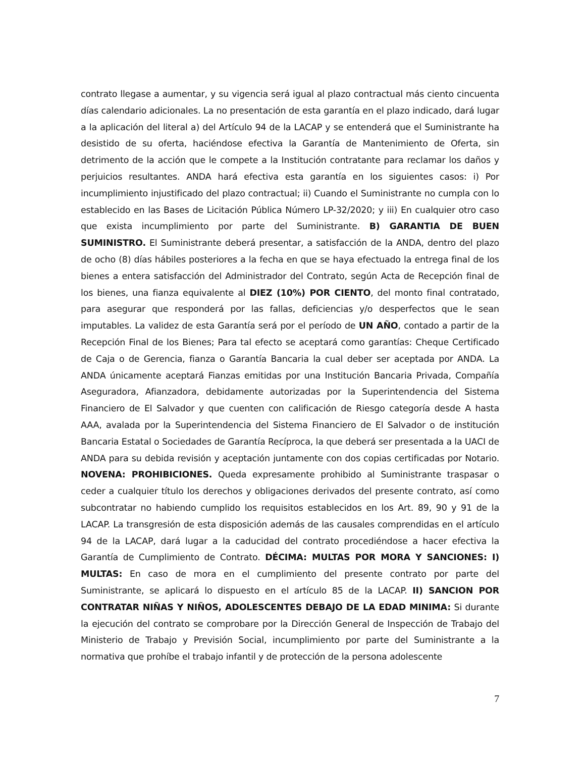contrato llegase a aumentar, y su vigencia será igual al plazo contractual más ciento cincuenta días calendario adicionales. La no presentación de esta garantía en el plazo indicado, dará lugar a la aplicación del literal a) del Artículo 94 de la LACAP y se entenderá que el Suministrante ha desistido de su oferta, haciéndose efectiva la Garantía de Mantenimiento de Oferta, sin detrimento de la acción que le compete a la Institución contratante para reclamar los daños y perjuicios resultantes. ANDA hará efectiva esta garantía en los siguientes casos: i) Por incumplimiento injustificado del plazo contractual; ii) Cuando el Suministrante no cumpla con lo establecido en las Bases de Licitación Pública Número LP-32/2020; y iii) En cualquier otro caso que exista incumplimiento por parte del Suministrante. B) GARANTIA DE BUEN SUMINISTRO. El Suministrante deberá presentar, a satisfacción de la ANDA, dentro del plazo de ocho (8) días hábiles posteriores a la fecha en que se haya efectuado la entrega final de los bienes a entera satisfacción del Administrador del Contrato, según Acta de Recepción final de los bienes, una fianza equivalente al DIEZ (10%) POR CIENTO, del monto final contratado, para asegurar que responderá por las fallas, deficiencias y/o desperfectos que le sean imputables. La validez de esta Garantía será por el período de UN AÑO, contado a partir de la Recepción Final de los Bienes; Para tal efecto se aceptará como garantías: Cheque Certificado de Caja o de Gerencia, fianza o Garantía Bancaria la cual deber ser aceptada por ANDA. La ANDA únicamente aceptará Fianzas emitidas por una Institución Bancaria Privada, Compañía Aseguradora, Afianzadora, debidamente autorizadas por la Superintendencia del Sistema Financiero de El Salvador y que cuenten con calificación de Riesgo categoría desde A hasta AAA, avalada por la Superintendencia del Sistema Financiero de El Salvador o de institución Bancaria Estatal o Sociedades de Garantía Recíproca, la que deberá ser presentada a la UACI de ANDA para su debida revisión y aceptación juntamente con dos copias certificadas por Notario. NOVENA: PROHIBICIONES. Queda expresamente prohibido al Suministrante traspasar o ceder a cualquier título los derechos y obligaciones derivados del presente contrato, así como subcontratar no habiendo cumplido los requisitos establecidos en los Art. 89, 90 y 91 de la LACAP. La transgresión de esta disposición además de las causales comprendidas en el artículo 94 de la LACAP, dará lugar a la caducidad del contrato procediéndose a hacer efectiva la Garantía de Cumplimiento de Contrato. DÉCIMA: MULTAS POR MORA Y SANCIONES: I) MULTAS: En caso de mora en el cumplimiento del presente contrato por parte del Suministrante, se aplicará lo dispuesto en el artículo 85 de la LACAP. II) SANCION POR CONTRATAR NIÑAS Y NIÑOS, ADOLESCENTES DEBAJO DE LA EDAD MINIMA: Si durante la ejecución del contrato se comprobare por la Dirección General de Inspección de Trabajo del Ministerio de Trabajo y Previsión Social, incumplimiento por parte del Suministrante a la normativa que prohíbe el trabajo infantil y de protección de la persona adolescente
7